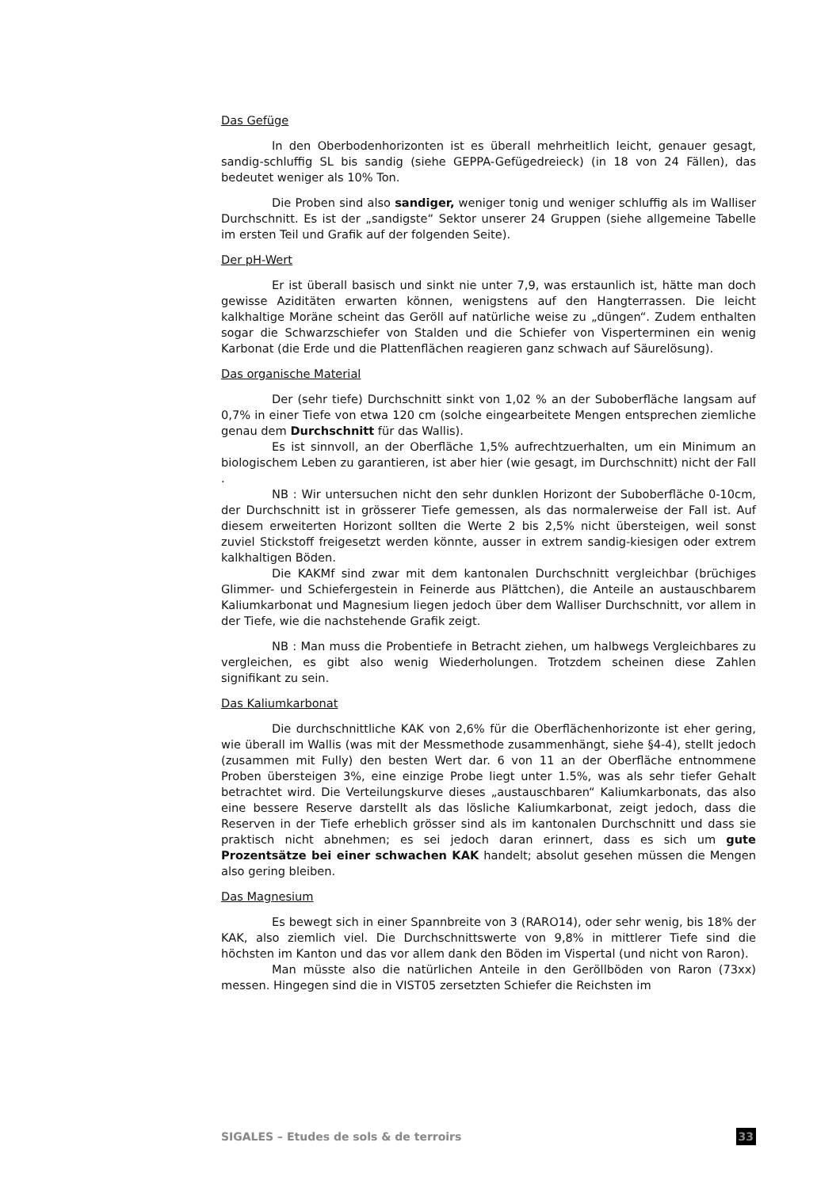Das Gefüge
In den Oberbodenhorizonten ist es überall mehrheitlich leicht, genauer gesagt, sandig-schluffig SL bis sandig (siehe GEPPA-Gefügedreieck) (in 18 von 24 Fällen), das bedeutet weniger als 10% Ton.
Die Proben sind also sandiger, weniger tonig und weniger schluffig als im Walliser Durchschnitt. Es ist der „sandigste“ Sektor unserer 24 Gruppen (siehe allgemeine Tabelle im ersten Teil und Grafik auf der folgenden Seite).
Der pH-Wert
Er ist überall basisch und sinkt nie unter 7,9, was erstaunlich ist, hätte man doch gewisse Aziditäten erwarten können, wenigstens auf den Hangterrassen. Die leicht kalkhaltige Moräne scheint das Geröll auf natürliche weise zu „düngen“. Zudem enthalten sogar die Schwarzschiefer von Stalden und die Schiefer von Visperterminen ein wenig Karbonat (die Erde und die Plattenflächen reagieren ganz schwach auf Säurelösung).
Das organische Material
Der (sehr tiefe) Durchschnitt sinkt von 1,02 % an der Suboberfläche langsam auf 0,7% in einer Tiefe von etwa 120 cm (solche eingearbeitete Mengen entsprechen ziemliche genau dem Durchschnitt für das Wallis).
Es ist sinnvoll, an der Oberfläche 1,5% aufrechtzuerhalten, um ein Minimum an biologischem Leben zu garantieren, ist aber hier (wie gesagt, im Durchschnitt) nicht der Fall .
NB : Wir untersuchen nicht den sehr dunklen Horizont der Suboberfläche 0-10cm, der Durchschnitt ist in grösserer Tiefe gemessen, als das normalerweise der Fall ist. Auf diesem erweiterten Horizont sollten die Werte 2 bis 2,5% nicht übersteigen, weil sonst zuviel Stickstoff freigesetzt werden könnte, ausser in extrem sandig-kiesigen oder extrem kalkhaltigen Böden.
Die KAKMf sind zwar mit dem kantonalen Durchschnitt vergleichbar (brüchiges Glimmer- und Schiefergestein in Feinerde aus Plättchen), die Anteile an austauschbarem Kaliumkarbonat und Magnesium liegen jedoch über dem Walliser Durchschnitt, vor allem in der Tiefe, wie die nachstehende Grafik zeigt.
NB : Man muss die Probentiefe in Betracht ziehen, um halbwegs Vergleichbares zu vergleichen, es gibt also wenig Wiederholungen. Trotzdem scheinen diese Zahlen signifikant zu sein.
Das Kaliumkarbonat
Die durchschnittliche KAK von 2,6% für die Oberflächenhorizonte ist eher gering, wie überall im Wallis (was mit der Messmethode zusammenhängt, siehe §4-4), stellt jedoch (zusammen mit Fully) den besten Wert dar. 6 von 11 an der Oberfläche entnommene Proben übersteigen 3%, eine einzige Probe liegt unter 1.5%, was als sehr tiefer Gehalt betrachtet wird. Die Verteilungskurve dieses „austauschbaren“ Kaliumkarbonats, das also eine bessere Reserve darstellt als das lösliche Kaliumkarbonat, zeigt jedoch, dass die Reserven in der Tiefe erheblich grösser sind als im kantonalen Durchschnitt und dass sie praktisch nicht abnehmen; es sei jedoch daran erinnert, dass es sich um gute Prozentsätze bei einer schwachen KAK handelt; absolut gesehen müssen die Mengen also gering bleiben.
Das Magnesium
Es bewegt sich in einer Spannbreite von 3 (RARO14), oder sehr wenig, bis 18% der KAK, also ziemlich viel. Die Durchschnittswerte von 9,8% in mittlerer Tiefe sind die höchsten im Kanton und das vor allem dank den Böden im Vispertal (und nicht von Raron).
Man müsste also die natürlichen Anteile in den Geröllböden von Raron (73xx) messen. Hingegen sind die in VIST05 zersetzten Schiefer die Reichsten im
SIGALES – Etudes de sols & de terroirs 33